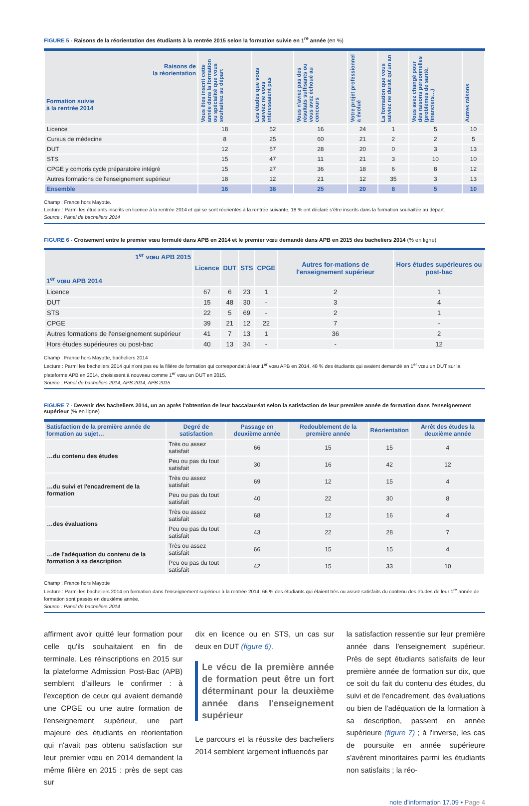FIGURE 5 - Raisons de la réorientation des étudiants à la rentrée 2015 selon la formation suivie en 1<sup>re</sup> année (en %)
| Raisons de la réorientation Formation suivie à la rentrée 2014 | Vous êtes inscrit cette année dans la formation ou spécialité que vous souhaitiez au départ | Les études que vous suiviez ne vous intéressaient pas | Vous n'aviez pas des résultats suffisants ou vous avez échoué au concours | Votre projet professionnel a évolué | La formation que vous suiviez ne durait qu'un an | Vous avez changé pour des raisons personnelles (problèmes de santé, financiers…) | Autres raisons |
| --- | --- | --- | --- | --- | --- | --- | --- |
| Licence | 18 | 52 | 16 | 24 | 1 | 5 | 10 |
| Cursus de médecine | 8 | 25 | 60 | 21 | 2 | 2 | 5 |
| DUT | 12 | 57 | 28 | 20 | 0 | 3 | 13 |
| STS | 15 | 47 | 11 | 21 | 3 | 10 | 10 |
| CPGE y compris cycle préparatoire intégré | 15 | 27 | 36 | 18 | 6 | 8 | 12 |
| Autres formations de l'enseignement supérieur | 18 | 12 | 21 | 12 | 35 | 3 | 13 |
| Ensemble | 16 | 38 | 25 | 20 | 8 | 5 | 10 |
Champ : France hors Mayotte.
Lecture : Parmi les étudiants inscrits en licence à la rentrée 2014 et qui se sont réorientés à la rentrée suivante, 18 % ont déclaré s'être inscrits dans la formation souhaitée au départ.
Source : Panel de bacheliers 2014
FIGURE 6 - Croisement entre le premier vœu formulé dans APB en 2014 et le premier vœu demandé dans APB en 2015 des bacheliers 2014 (% en ligne)
| 1<sup>er</sup> vœu APB 2015 1<sup>er</sup> vœu APB 2014 | Licence | DUT | STS | CPGE | Autres for-mations de l'enseignement supérieur | Hors études supérieures ou post-bac |
| --- | --- | --- | --- | --- | --- | --- |
| Licence | 67 | 6 | 23 | 1 | 2 | 1 |
| DUT | 15 | 48 | 30 | - | 3 | 4 |
| STS | 22 | 5 | 69 | - | 2 | 1 |
| CPGE | 39 | 21 | 12 | 22 | 7 | - |
| Autres formations de l'enseignement supérieur | 41 | 7 | 13 | 1 | 36 | 2 |
| Hors études supérieures ou post-bac | 40 | 13 | 34 | - | - | 12 |
Champ : France hors Mayotte, bacheliers 2014
Lecture : Parmi les bacheliers 2014 qui n'ont pas eu la filière de formation qui correspondait à leur 1<sup>er</sup> vœu APB en 2014, 48 % des étudiants qui avaient demandé en 1<sup>er</sup> vœu un DUT sur la plateforme APB en 2014, choisissent à nouveau comme 1<sup>er</sup> vœu un DUT en 2015.
Source : Panel de bacheliers 2014, APB 2014, APB 2015
FIGURE 7 - Devenir des bacheliers 2014, un an après l'obtention de leur baccalauréat selon la satisfaction de leur première année de formation dans l'enseignement supérieur (% en ligne)
| Satisfaction de la première année de formation au sujet… | Degré de satisfaction | Passage en deuxième année | Redoublement de la première année | Réorientation | Arrêt des études la deuxième année |
| --- | --- | --- | --- | --- | --- |
| …du contenu des études | Très ou assez satisfait | 66 | 15 | 15 | 4 |
| | Peu ou pas du tout satisfait | 30 | 16 | 42 | 12 |
| …du suivi et l'encadrement de la formation | Très ou assez satisfait | 69 | 12 | 15 | 4 |
| | Peu ou pas du tout satisfait | 40 | 22 | 30 | 8 |
| …des évaluations | Très ou assez satisfait | 68 | 12 | 16 | 4 |
| | Peu ou pas du tout satisfait | 43 | 22 | 28 | 7 |
| …de l'adéquation du contenu de la formation à sa description | Très ou assez satisfait | 66 | 15 | 15 | 4 |
| | Peu ou pas du tout satisfait | 42 | 15 | 33 | 10 |
Champ : France hors Mayotte
Lecture : Parmi les bacheliers 2014 en formation dans l'enseignement supérieur à la rentrée 2014, 66 % des étudiants qui étaient très ou assez satisfaits du contenu des études de leur 1<sup>re</sup> année de formation sont passés en deuxième année.
Source : Panel de bacheliers 2014
affirment avoir quitté leur formation pour celle qu'ils souhaitaient en fin de terminale. Les réinscriptions en 2015 sur la plateforme Admission Post-Bac (APB) semblent d'ailleurs le confirmer : à l'exception de ceux qui avaient demandé une CPGE ou une autre formation de l'enseignement supérieur, une part majeure des étudiants en réorientation qui n'avait pas obtenu satisfaction sur leur premier vœu en 2014 demandent la même filière en 2015 : près de sept cas sur
dix en licence ou en STS, un cas sur deux en DUT (figure 6).
Le vécu de la première année de formation peut être un fort déterminant pour la deuxième année dans l'enseignement supérieur
Le parcours et la réussite des bacheliers 2014 semblent largement influencés par
la satisfaction ressentie sur leur première année dans l'enseignement supérieur. Près de sept étudiants satisfaits de leur première année de formation sur dix, que ce soit du fait du contenu des études, du suivi et de l'encadrement, des évaluations ou bien de l'adéquation de la formation à sa description, passent en année supérieure (figure 7) ; à l'inverse, les cas de poursuite en année supérieure s'avèrent minoritaires parmi les étudiants non satisfaits ; la réo-
note d'information 17.09 • Page 4